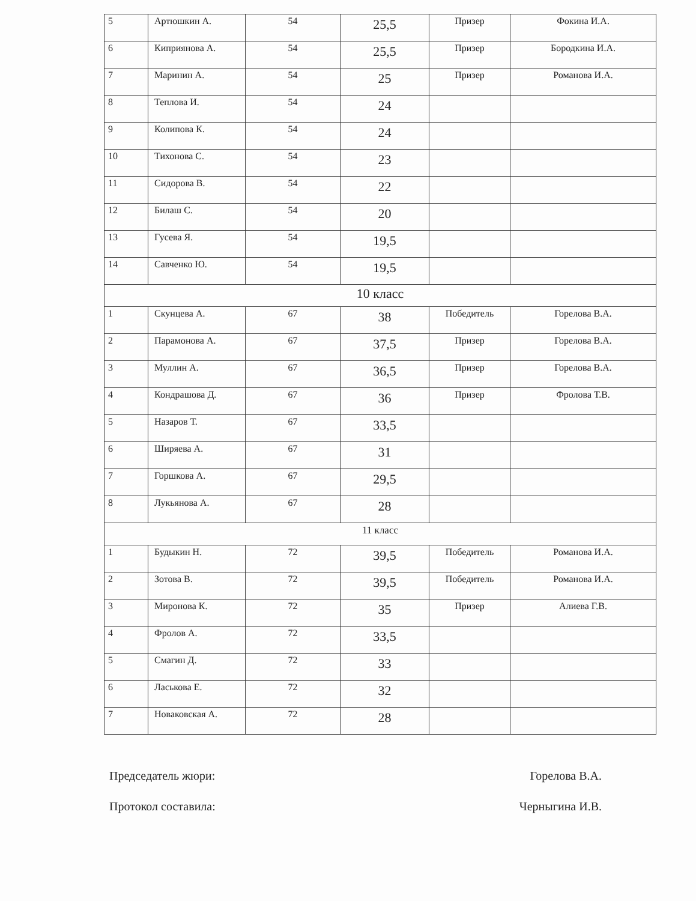| 5 | Артюшкин А. | 54 | 25,5 | Призер | Фокина И.А. |
| 6 | Киприянова А. | 54 | 25,5 | Призер | Бородкина И.А. |
| 7 | Маринин А. | 54 | 25 | Призер | Романова И.А. |
| 8 | Теплова И. | 54 | 24 | | |
| 9 | Колипова К. | 54 | 24 | | |
| 10 | Тихонова С. | 54 | 23 | | |
| 11 | Сидорова В. | 54 | 22 | | |
| 12 | Билаш С. | 54 | 20 | | |
| 13 | Гусева Я. | 54 | 19,5 | | |
| 14 | Савченко Ю. | 54 | 19,5 | | |
| 10 класс | | | | | |
| 1 | Скунцева А. | 67 | 38 | Победитель | Горелова В.А. |
| 2 | Парамонова А. | 67 | 37,5 | Призер | Горелова В.А. |
| 3 | Муллин А. | 67 | 36,5 | Призер | Горелова В.А. |
| 4 | Кондрашова Д. | 67 | 36 | Призер | Фролова Т.В. |
| 5 | Назаров Т. | 67 | 33,5 | | |
| 6 | Ширяева А. | 67 | 31 | | |
| 7 | Горшкова А. | 67 | 29,5 | | |
| 8 | Лукьянова А. | 67 | 28 | | |
| 11 класс | | | | | |
| 1 | Будыкин Н. | 72 | 39,5 | Победитель | Романова И.А. |
| 2 | Зотова В. | 72 | 39,5 | Победитель | Романова И.А. |
| 3 | Миронова К. | 72 | 35 | Призер | Алиева Г.В. |
| 4 | Фролов А. | 72 | 33,5 | | |
| 5 | Смагин Д. | 72 | 33 | | |
| 6 | Ласькова Е. | 72 | 32 | | |
| 7 | Новаковская А. | 72 | 28 | | |
Председатель жюри: Горелова В.А.
Протокол составила: Черныгина И.В.